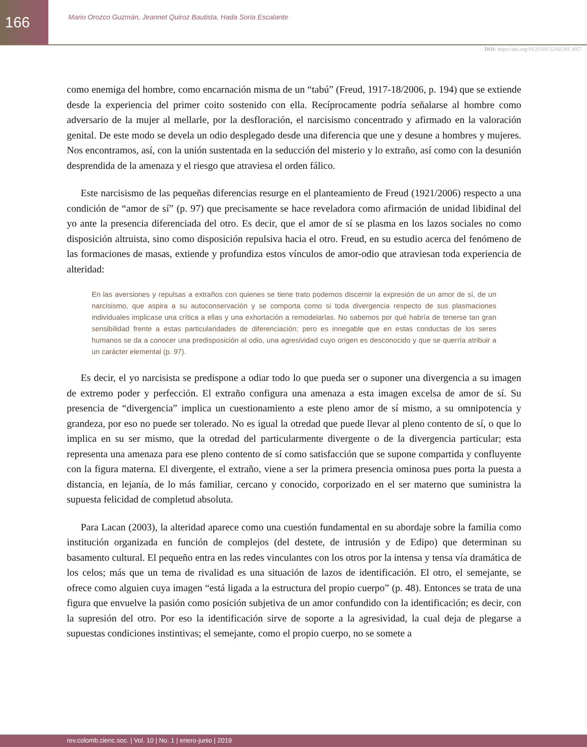166
Mario Orozco Guzmán, Jeannet Quiroz Bautista, Hada Soria Escalante
DOI: https://doi.org/10.21501/22161201.3057
como enemiga del hombre, como encarnación misma de un “tabú” (Freud, 1917-18/2006, p. 194) que se extiende desde la experiencia del primer coito sostenido con ella. Recíprocamente podría señalarse al hombre como adversario de la mujer al mellarle, por la desfloración, el narcisismo concentrado y afirmado en la valoración genital. De este modo se devela un odio desplegado desde una diferencia que une y desune a hombres y mujeres. Nos encontramos, así, con la unión sustentada en la seducción del misterio y lo extraño, así como con la desunión desprendida de la amenaza y el riesgo que atraviesa el orden fálico.
Este narcisismo de las pequeñas diferencias resurge en el planteamiento de Freud (1921/2006) respecto a una condición de “amor de sí” (p. 97) que precisamente se hace reveladora como afirmación de unidad libidinal del yo ante la presencia diferenciada del otro. Es decir, que el amor de sí se plasma en los lazos sociales no como disposición altruista, sino como disposición repulsiva hacia el otro. Freud, en su estudio acerca del fenómeno de las formaciones de masas, extiende y profundiza estos vínculos de amor-odio que atraviesan toda experiencia de alteridad:
En las aversiones y repulsas a extraños con quienes se tiene trato podemos discernir la expresión de un amor de sí, de un narcisismo, que aspira a su autoconservación y se comporta como si toda divergencia respecto de sus plasmaciones individuales implicase una crítica a ellas y una exhortación a remodelarlas. No sabemos por qué habría de tenerse tan gran sensibilidad frente a estas particularidades de diferenciación; pero es innegable que en estas conductas de los seres humanos se da a conocer una predisposición al odio, una agresividad cuyo origen es desconocido y que se querría atribuir a un carácter elemental (p. 97).
Es decir, el yo narcisista se predispone a odiar todo lo que pueda ser o suponer una divergencia a su imagen de extremo poder y perfección. El extraño configura una amenaza a esta imagen excelsa de amor de sí. Su presencia de “divergencia” implica un cuestionamiento a este pleno amor de sí mismo, a su omnipotencia y grandeza, por eso no puede ser tolerado. No es igual la otredad que puede llevar al pleno contento de sí, o que lo implica en su ser mismo, que la otredad del particularmente divergente o de la divergencia particular; esta representa una amenaza para ese pleno contento de sí como satisfacción que se supone compartida y confluyente con la figura materna. El divergente, el extraño, viene a ser la primera presencia ominosa pues porta la puesta a distancia, en lejanía, de lo más familiar, cercano y conocido, corporizado en el ser materno que suministra la supuesta felicidad de completud absoluta.
Para Lacan (2003), la alteridad aparece como una cuestión fundamental en su abordaje sobre la familia como institución organizada en función de complejos (del destete, de intrusión y de Edipo) que determinan su basamento cultural. El pequeño entra en las redes vinculantes con los otros por la intensa y tensa vía dramática de los celos; más que un tema de rivalidad es una situación de lazos de identificación. El otro, el semejante, se ofrece como alguien cuya imagen “está ligada a la estructura del propio cuerpo” (p. 48). Entonces se trata de una figura que envuelve la pasión como posición subjetiva de un amor confundido con la identificación; es decir, con la supresión del otro. Por eso la identificación sirve de soporte a la agresividad, la cual deja de plegarse a supuestas condiciones instintivas; el semejante, como el propio cuerpo, no se somete a
rev.colomb.cienc.soc. | Vol. 10 | No. 1 | enero-junio | 2019